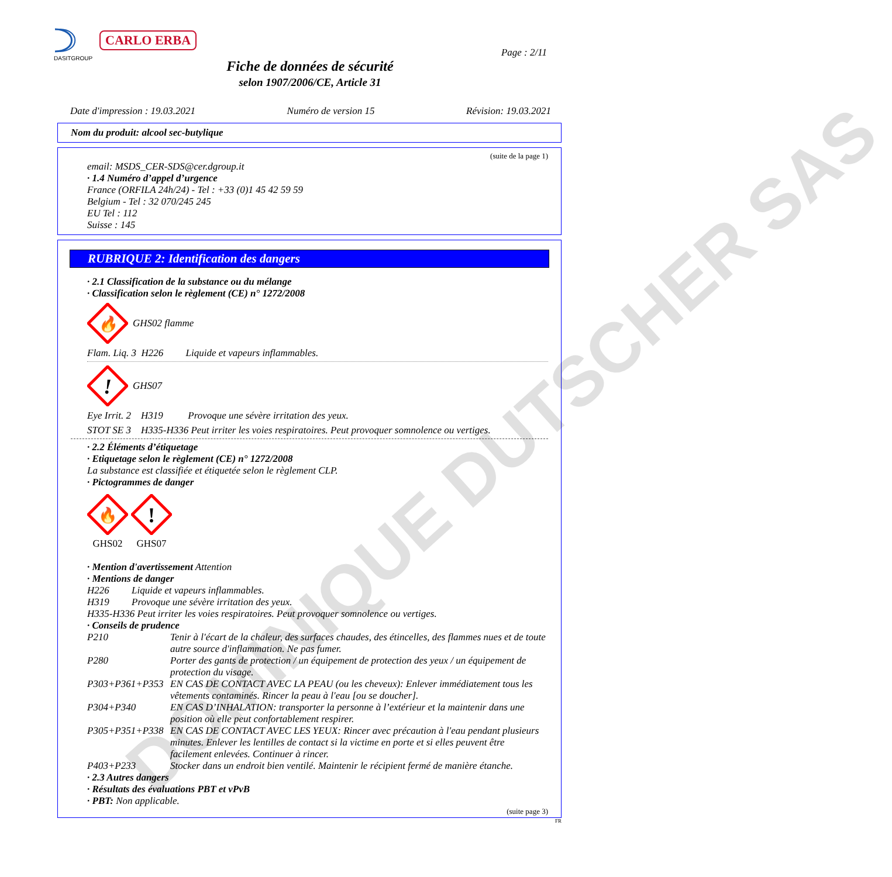DASITGROUP CARLO ERBA
Page : 2/11
Fiche de données de sécurité
selon 1907/2006/CE, Article 31
Date d'impression : 19.03.2021 Numéro de version 15 Révision: 19.03.2021
Nom du produit: alcool sec-butylique
(suite de la page 1)
email: MSDS_CER-SDS@cer.dgroup.it
· 1.4 Numéro d’appel d’urgence
France (ORFILA 24h/24) - Tel : +33 (0)1 45 42 59 59
Belgium - Tel : 32 070/245 245
EU Tel : 112
Suisse : 145
RUBRIQUE 2: Identification des dangers
· 2.1 Classification de la substance ou du mélange
· Classification selon le règlement (CE) n° 1272/2008
🔥
GHS02 flamme
Flam. Liq. 3 H226 Liquide et vapeurs inflammables.
!
GHS07
Eye Irrit. 2 H319 Provoque une sévère irritation des yeux.
STOT SE 3 H335-H336 Peut irriter les voies respiratoires. Peut provoquer somnolence ou vertiges.
· 2.2 Éléments d’étiquetage
· Etiquetage selon le règlement (CE) n° 1272/2008
La substance est classifiée et étiquetée selon le règlement CLP.
· Pictogrammes de danger
🔥
GHS02
!
GHS07
· Mention d'avertissement Attention
· Mentions de danger
H226 Liquide et vapeurs inflammables.
H319 Provoque une sévère irritation des yeux.
H335-H336 Peut irriter les voies respiratoires. Peut provoquer somnolence ou vertiges.
· Conseils de prudence
P210 Tenir à l'écart de la chaleur, des surfaces chaudes, des étincelles, des flammes nues et de toute autre source d'inflammation. Ne pas fumer.
P280 Porter des gants de protection / un équipement de protection des yeux / un équipement de protection du visage.
P303+P361+P353 EN CAS DE CONTACT AVEC LA PEAU (ou les cheveux): Enlever immédiatement tous les vêtements contaminés. Rincer la peau à l'eau [ou se doucher].
P304+P340 EN CAS D’INHALATION: transporter la personne à l’extérieur et la maintenir dans une position où elle peut confortablement respirer.
P305+P351+P338 EN CAS DE CONTACT AVEC LES YEUX: Rincer avec précaution à l'eau pendant plusieurs minutes. Enlever les lentilles de contact si la victime en porte et si elles peuvent être facilement enlevées. Continuer à rincer.
P403+P233 Stocker dans un endroit bien ventilé. Maintenir le récipient fermé de manière étanche.
· 2.3 Autres dangers
· Résultats des évaluations PBT et vPvB
· PBT: Non applicable.
(suite page 3)
FR
DOMINIQUE DUTSCHER SAS